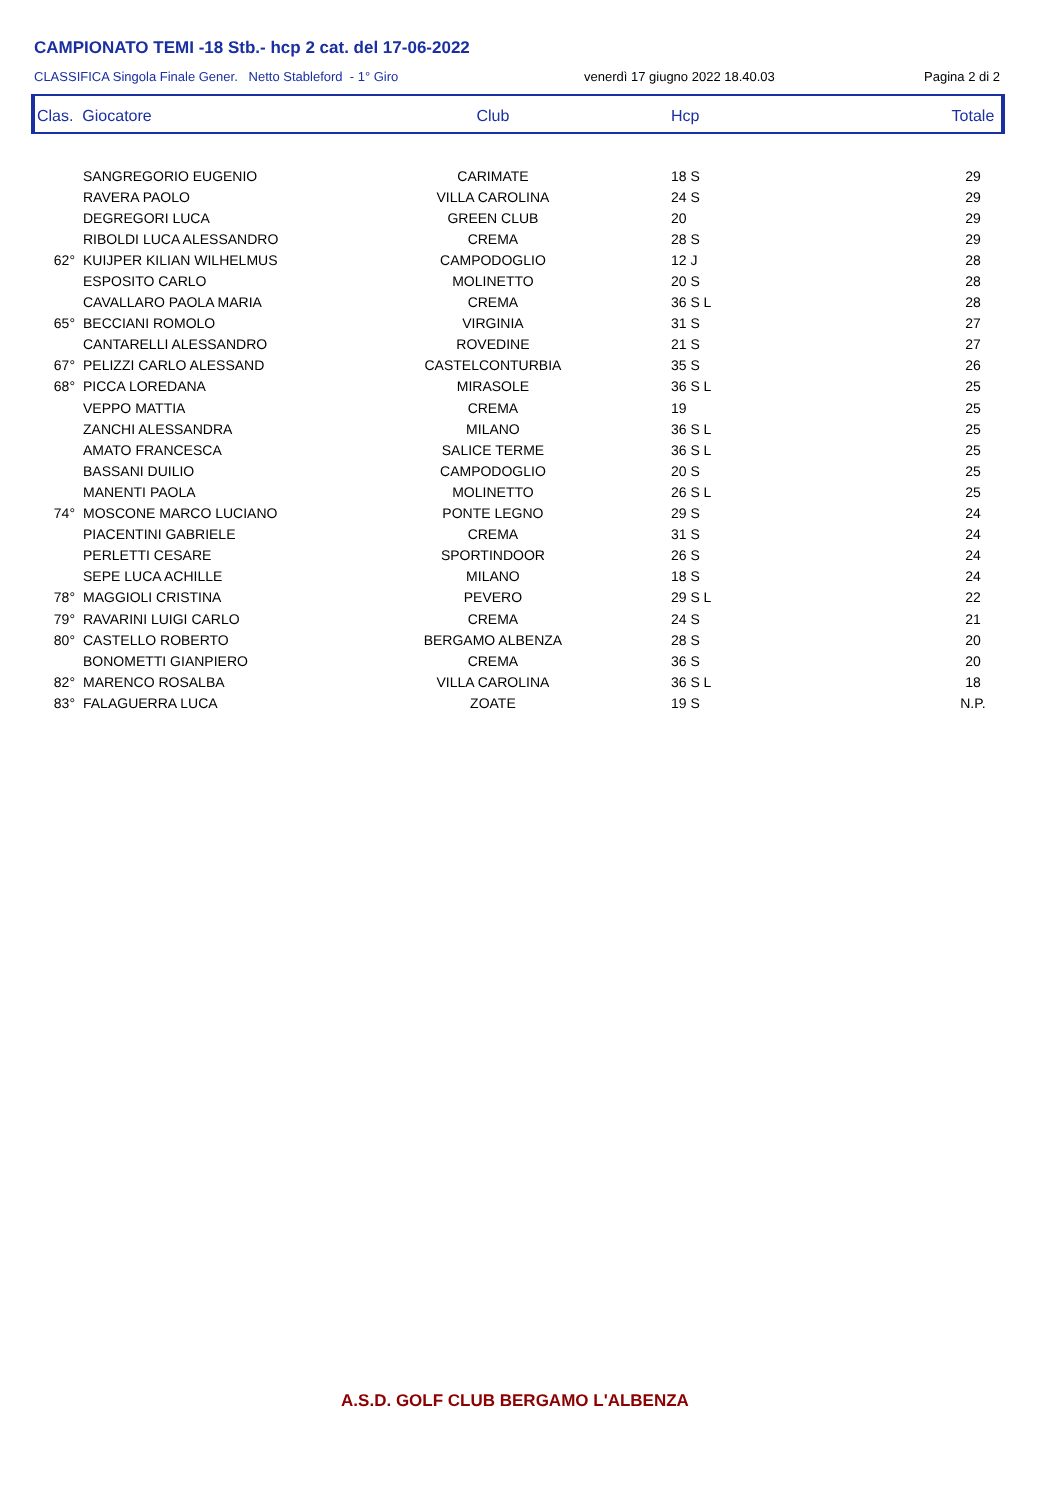CAMPIONATO TEMI -18 Stb.- hcp 2 cat. del 17-06-2022
CLASSIFICA Singola Finale Gener. Netto Stableford - 1° Giro venerdì 17 giugno 2022 18.40.03 Pagina 2 di 2
| Clas. Giocatore | | Club | Hcp | Totale |
| --- | --- | --- | --- | --- |
| | SANGREGORIO EUGENIO | CARIMATE | 18 S | 29 |
| | RAVERA PAOLO | VILLA CAROLINA | 24 S | 29 |
| | DEGREGORI LUCA | GREEN CLUB | 20 | 29 |
| | RIBOLDI LUCA ALESSANDRO | CREMA | 28 S | 29 |
| 62° | KUIJPER KILIAN WILHELMUS | CAMPODOGLIO | 12 J | 28 |
| | ESPOSITO CARLO | MOLINETTO | 20 S | 28 |
| | CAVALLARO PAOLA MARIA | CREMA | 36 S L | 28 |
| 65° | BECCIANI ROMOLO | VIRGINIA | 31 S | 27 |
| | CANTARELLI ALESSANDRO | ROVEDINE | 21 S | 27 |
| 67° | PELIZZI CARLO ALESSAND | CASTELCONTURBIA | 35 S | 26 |
| 68° | PICCA LOREDANA | MIRASOLE | 36 S L | 25 |
| | VEPPO MATTIA | CREMA | 19 | 25 |
| | ZANCHI ALESSANDRA | MILANO | 36 S L | 25 |
| | AMATO FRANCESCA | SALICE TERME | 36 S L | 25 |
| | BASSANI DUILIO | CAMPODOGLIO | 20 S | 25 |
| | MANENTI PAOLA | MOLINETTO | 26 S L | 25 |
| 74° | MOSCONE MARCO LUCIANO | PONTE LEGNO | 29 S | 24 |
| | PIACENTINI GABRIELE | CREMA | 31 S | 24 |
| | PERLETTI CESARE | SPORTINDOOR | 26 S | 24 |
| | SEPE LUCA ACHILLE | MILANO | 18 S | 24 |
| 78° | MAGGIOLI CRISTINA | PEVERO | 29 S L | 22 |
| 79° | RAVARINI LUIGI CARLO | CREMA | 24 S | 21 |
| 80° | CASTELLO ROBERTO | BERGAMO ALBENZA | 28 S | 20 |
| | BONOMETTI GIANPIERO | CREMA | 36 S | 20 |
| 82° | MARENCO ROSALBA | VILLA CAROLINA | 36 S L | 18 |
| 83° | FALAGUERRA LUCA | ZOATE | 19 S | N.P. |
A.S.D. GOLF CLUB BERGAMO L'ALBENZA